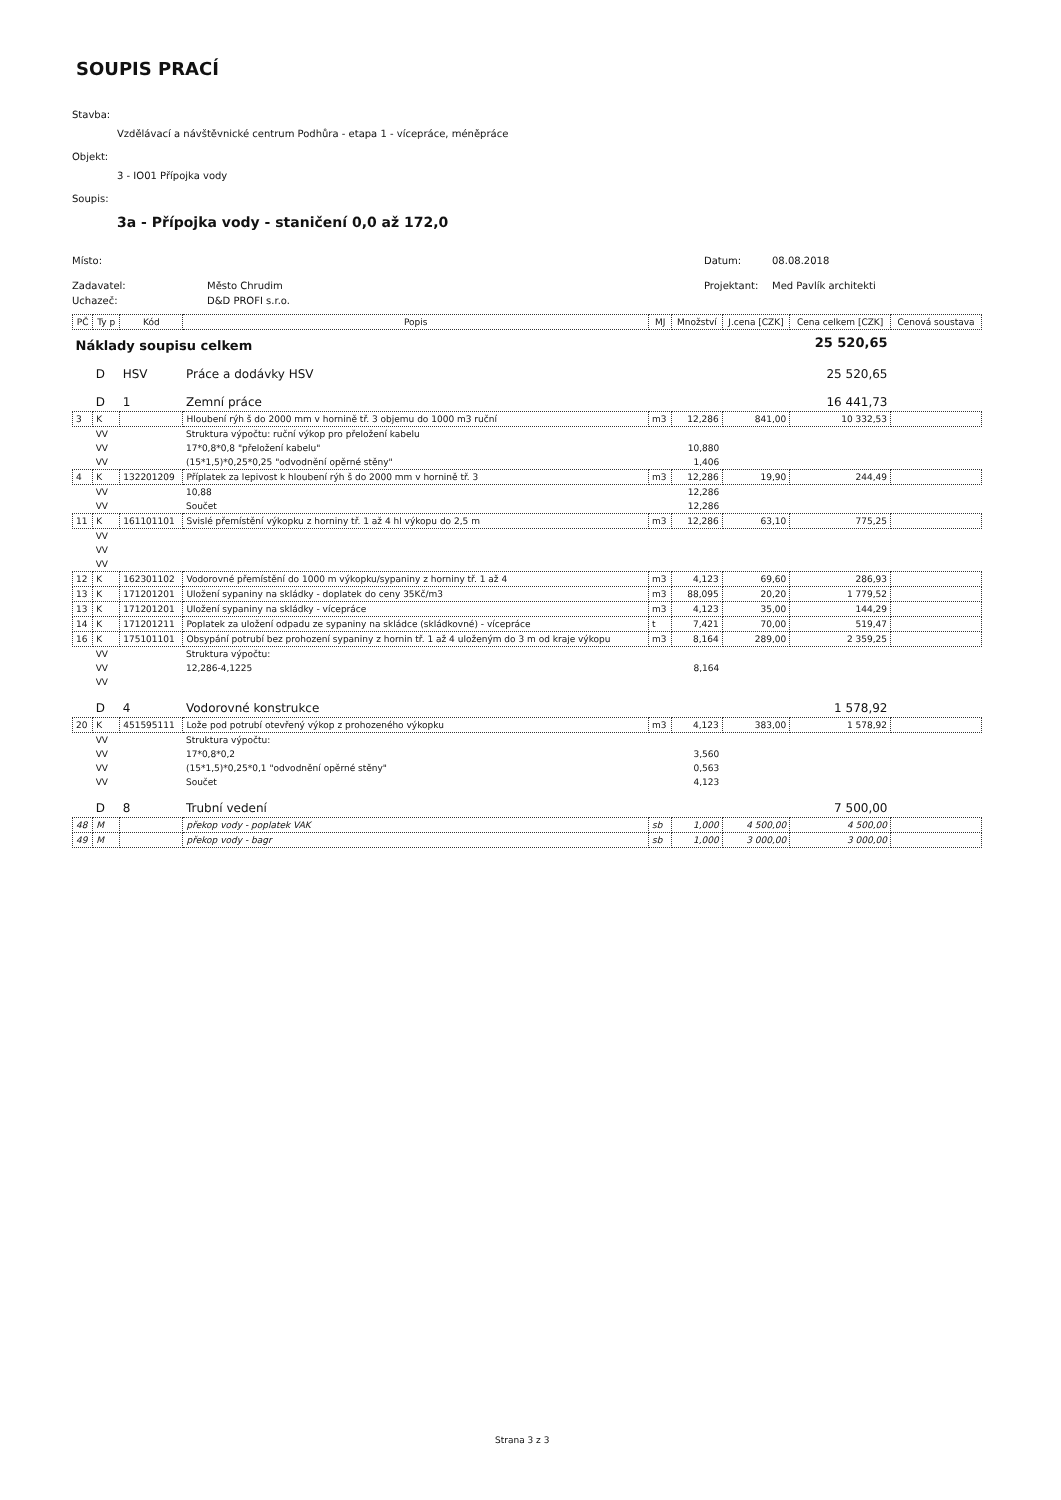SOUPIS PRACÍ
Stavba:
Vzdělávací a návštěvnické centrum Podhůra - etapa 1 - vícepráce, méněpráce
Objekt:
3 - IO01 Přípojka vody
Soupis:
3a - Přípojka vody - staničení 0,0 až 172,0
Místo: Datum: 08.08.2018
Zadavatel: Město Chrudim Projektant: Med Pavlík architekti
Uchazeč: D&D PROFI s.r.o.
| PČ | Ty p | Kód | Popis | MJ | Množství | J.cena [CZK] | Cena celkem [CZK] | Cenová soustava |
| --- | --- | --- | --- | --- | --- | --- | --- | --- |
| Náklady soupisu celkem | | | | | | | 25 520,65 | |
| | D | HSV | Práce a dodávky HSV | | | | 25 520,65 | |
| | D | 1 | Zemní práce | | | | 16 441,73 | |
| 3 | K | | Hloubení rýh š do 2000 mm v hornině tř. 3 objemu do 1000 m3 ruční | m3 | 12,286 | 841,00 | 10 332,53 | |
| | VV | | Struktura výpočtu: ruční výkop pro přeložení kabelu | | | | | |
| | VV | | 17*0,8*0,8 "přeložení kabelu" | | 10,880 | | | |
| | VV | | (15*1,5)*0,25*0,25 "odvodnění opěrné stěny" | | 1,406 | | | |
| 4 | K | 132201209 | Příplatek za lepivost k hloubení rýh š do 2000 mm v hornině tř. 3 | m3 | 12,286 | 19,90 | 244,49 | |
| | VV | | 10,88 | | 12,286 | | | |
| | VV | | Součet | | 12,286 | | | |
| 11 | K | 161101101 | Svislé přemístění výkopku z horniny tř. 1 až 4 hl výkopu do 2,5 m | m3 | 12,286 | 63,10 | 775,25 | |
| | VV | | | | | | | |
| | VV | | | | | | | |
| | VV | | | | | | | |
| 12 | K | 162301102 | Vodorovné přemístění do 1000 m výkopku/sypaniny z horniny tř. 1 až 4 | m3 | 4,123 | 69,60 | 286,93 | |
| 13 | K | 171201201 | Uložení sypaniny na skládky - doplatek do ceny 35Kč/m3 | m3 | 88,095 | 20,20 | 1 779,52 | |
| 13 | K | 171201201 | Uložení sypaniny na skládky - vícepráce | m3 | 4,123 | 35,00 | 144,29 | |
| 14 | K | 171201211 | Poplatek za uložení odpadu ze sypaniny na skládce (skládkovné) - vícepráce | t | 7,421 | 70,00 | 519,47 | |
| 16 | K | 175101101 | Obsypání potrubí bez prohození sypaniny z hornin tř. 1 až 4 uloženým do 3 m od kraje výkopu | m3 | 8,164 | 289,00 | 2 359,25 | |
| | VV | | Struktura výpočtu: | | | | | |
| | VV | | 12,286-4,1225 | | 8,164 | | | |
| | VV | | | | | | | |
| | D | 4 | Vodorovné konstrukce | | | | 1 578,92 | |
| 20 | K | 451595111 | Lože pod potrubí otevřený výkop z prohozeného výkopku | m3 | 4,123 | 383,00 | 1 578,92 | |
| | VV | | Struktura výpočtu: | | | | | |
| | VV | | 17*0,8*0,2 | | 3,560 | | | |
| | VV | | (15*1,5)*0,25*0,1 "odvodnění opěrné stěny" | | 0,563 | | | |
| | VV | | Součet | | 4,123 | | | |
| | D | 8 | Trubní vedení | | | | 7 500,00 | |
| 48 | M | | překop vody - poplatek VAK | sb | 1,000 | 4 500,00 | 4 500,00 | |
| 49 | M | | překop vody - bagr | sb | 1,000 | 3 000,00 | 3 000,00 | |
Strana 3 z 3